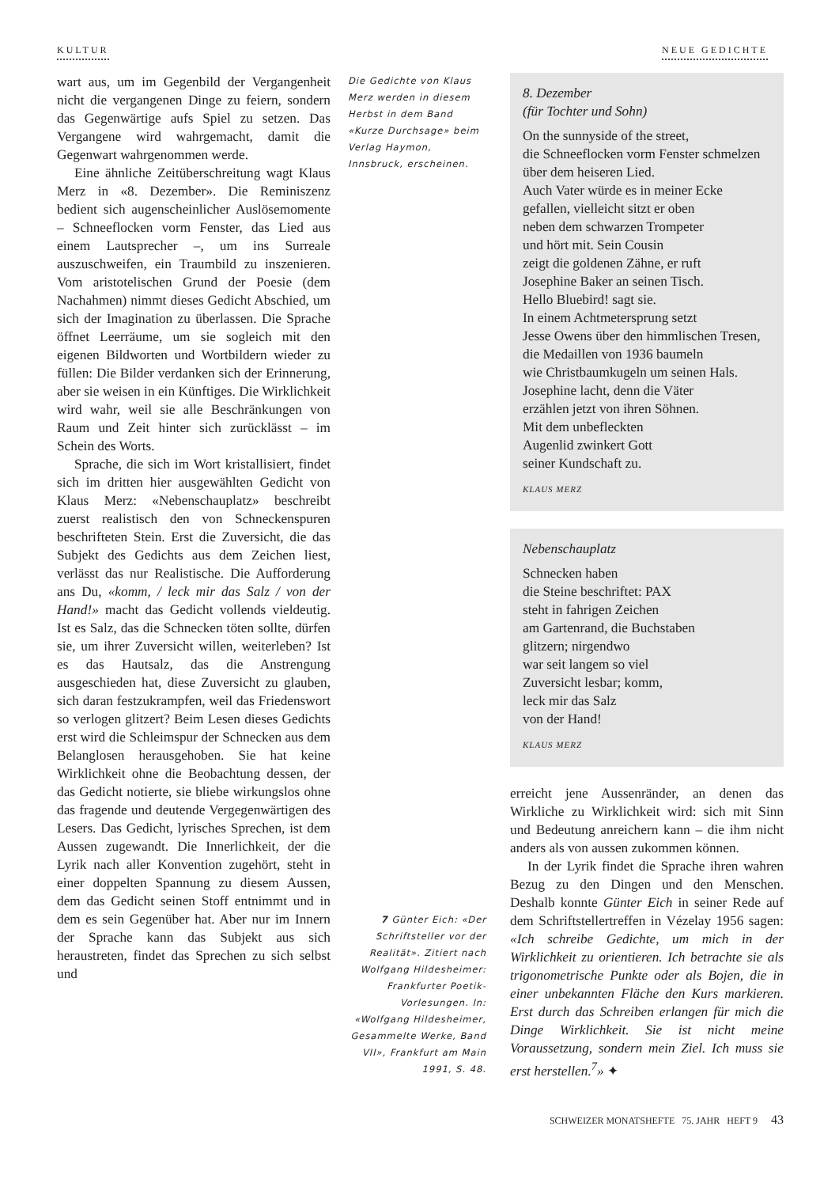KULTUR NEUE GEDICHTE
wart aus, um im Gegenbild der Vergangenheit nicht die vergangenen Dinge zu feiern, sondern das Gegenwärtige aufs Spiel zu setzen. Das Vergangene wird wahrgemacht, damit die Gegenwart wahrgenommen werde.
Eine ähnliche Zeitüberschreitung wagt Klaus Merz in «8. Dezember». Die Reminiszenz bedient sich augenscheinlicher Auslösemomente – Schneeflocken vorm Fenster, das Lied aus einem Lautsprecher –, um ins Surreale auszuschweifen, ein Traumbild zu inszenieren. Vom aristotelischen Grund der Poesie (dem Nachahmen) nimmt dieses Gedicht Abschied, um sich der Imagination zu überlassen. Die Sprache öffnet Leerräume, um sie sogleich mit den eigenen Bildworten und Wortbildern wieder zu füllen: Die Bilder verdanken sich der Erinnerung, aber sie weisen in ein Künftiges. Die Wirklichkeit wird wahr, weil sie alle Beschränkungen von Raum und Zeit hinter sich zurücklässt – im Schein des Worts.
Sprache, die sich im Wort kristallisiert, findet sich im dritten hier ausgewählten Gedicht von Klaus Merz: «Nebenschauplatz» beschreibt zuerst realistisch den von Schneckenspuren beschrifteten Stein. Erst die Zuversicht, die das Subjekt des Gedichts aus dem Zeichen liest, verlässt das nur Realistische. Die Aufforderung ans Du, «komm, / leck mir das Salz / von der Hand!» macht das Gedicht vollends vieldeutig. Ist es Salz, das die Schnecken töten sollte, dürfen sie, um ihrer Zuversicht willen, weiterleben? Ist es das Hautsalz, das die Anstrengung ausgeschieden hat, diese Zuversicht zu glauben, sich daran festzukrampfen, weil das Friedenswort so verlogen glitzert? Beim Lesen dieses Gedichts erst wird die Schleimspur der Schnecken aus dem Belanglosen herausgehoben. Sie hat keine Wirklichkeit ohne die Beobachtung dessen, der das Gedicht notierte, sie bliebe wirkungslos ohne das fragende und deutende Vergegenwärtigen des Lesers. Das Gedicht, lyrisches Sprechen, ist dem Aussen zugewandt. Die Innerlichkeit, der die Lyrik nach aller Konvention zugehört, steht in einer doppelten Spannung zu diesem Aussen, dem das Gedicht seinen Stoff entnimmt und in dem es sein Gegenüber hat. Aber nur im Innern der Sprache kann das Subjekt aus sich heraustreten, findet das Sprechen zu sich selbst und
Die Gedichte von Klaus Merz werden in diesem Herbst in dem Band «Kurze Durchsage» beim Verlag Haymon, Innsbruck, erscheinen.
7 Günter Eich: «Der Schriftsteller vor der Realität». Zitiert nach Wolfgang Hildesheimer: Frankfurter Poetik-Vorlesungen. In: «Wolfgang Hildesheimer, Gesammelte Werke, Band VII», Frankfurt am Main 1991, S. 48.
8. Dezember
(für Tochter und Sohn)
On the sunnyside of the street,
die Schneeflocken vorm Fenster schmelzen
über dem heiseren Lied.
Auch Vater würde es in meiner Ecke
gefallen, vielleicht sitzt er oben
neben dem schwarzen Trompeter
und hört mit. Sein Cousin
zeigt die goldenen Zähne, er ruft
Josephine Baker an seinen Tisch.
Hello Bluebird! sagt sie.
In einem Achtmetersprung setzt
Jesse Owens über den himmlischen Tresen,
die Medaillen von 1936 baumeln
wie Christbaumkugeln um seinen Hals.
Josephine lacht, denn die Väter
erzählen jetzt von ihren Söhnen.
Mit dem unbefleckten
Augenlid zwinkert Gott
seiner Kundschaft zu.
KLAUS MERZ
Nebenschauplatz
Schnecken haben
die Steine beschriftet: PAX
steht in fahrigen Zeichen
am Gartenrand, die Buchstaben
glitzern; nirgendwo
war seit langem so viel
Zuversicht lesbar; komm,
leck mir das Salz
von der Hand!
KLAUS MERZ
erreicht jene Aussenränder, an denen das Wirkliche zu Wirklichkeit wird: sich mit Sinn und Bedeutung anreichern kann – die ihm nicht anders als von aussen zukommen können.
In der Lyrik findet die Sprache ihren wahren Bezug zu den Dingen und den Menschen. Deshalb konnte Günter Eich in seiner Rede auf dem Schriftstellertreffen in Vézelay 1956 sagen: «Ich schreibe Gedichte, um mich in der Wirklichkeit zu orientieren. Ich betrachte sie als trigonometrische Punkte oder als Bojen, die in einer unbekannten Fläche den Kurs markieren. Erst durch das Schreiben erlangen für mich die Dinge Wirklichkeit. Sie ist nicht meine Voraussetzung, sondern mein Ziel. Ich muss sie erst herstellen.<sup>7</sup>» ✦
SCHWEIZER MONATSHEFTE 75. JAHR HEFT 9 43